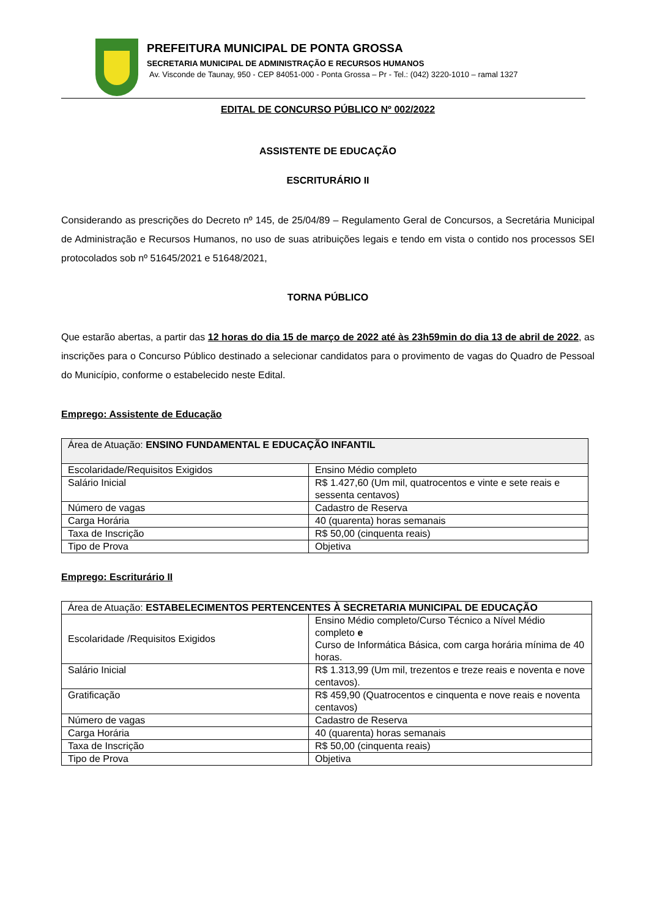PREFEITURA MUNICIPAL DE PONTA GROSSA
SECRETARIA MUNICIPAL DE ADMINISTRAÇÃO E RECURSOS HUMANOS
Av. Visconde de Taunay, 950 - CEP 84051-000 - Ponta Grossa – Pr - Tel.: (042) 3220-1010 – ramal 1327
EDITAL DE CONCURSO PÚBLICO Nº 002/2022
ASSISTENTE DE EDUCAÇÃO
ESCRITURÁRIO II
Considerando as prescrições do Decreto nº 145, de 25/04/89 – Regulamento Geral de Concursos, a Secretária Municipal de Administração e Recursos Humanos, no uso de suas atribuições legais e tendo em vista o contido nos processos SEI protocolados sob nº 51645/2021 e 51648/2021,
TORNA PÚBLICO
Que estarão abertas, a partir das 12 horas do dia 15 de março de 2022 até às 23h59min do dia 13 de abril de 2022, as inscrições para o Concurso Público destinado a selecionar candidatos para o provimento de vagas do Quadro de Pessoal do Município, conforme o estabelecido neste Edital.
Emprego: Assistente de Educação
| Área de Atuação: ENSINO FUNDAMENTAL E EDUCAÇÃO INFANTIL | |
| Escolaridade/Requisitos Exigidos | Ensino Médio completo |
| Salário Inicial | R$ 1.427,60 (Um mil, quatrocentos e vinte e sete reais e sessenta centavos) |
| Número de vagas | Cadastro de Reserva |
| Carga Horária | 40 (quarenta) horas semanais |
| Taxa de Inscrição | R$ 50,00 (cinquenta reais) |
| Tipo de Prova | Objetiva |
Emprego: Escriturário II
| Área de Atuação: ESTABELECIMENTOS PERTENCENTES À SECRETARIA MUNICIPAL DE EDUCAÇÃO | |
| Escolaridade /Requisitos Exigidos | Ensino Médio completo/Curso Técnico a Nível Médio completo e Curso de Informática Básica, com carga horária mínima de 40 horas. |
| Salário Inicial | R$ 1.313,99 (Um mil, trezentos e treze reais e noventa e nove centavos). |
| Gratificação | R$ 459,90 (Quatrocentos e cinquenta e nove reais e noventa centavos) |
| Número de vagas | Cadastro de Reserva |
| Carga Horária | 40 (quarenta) horas semanais |
| Taxa de Inscrição | R$ 50,00 (cinquenta reais) |
| Tipo de Prova | Objetiva |